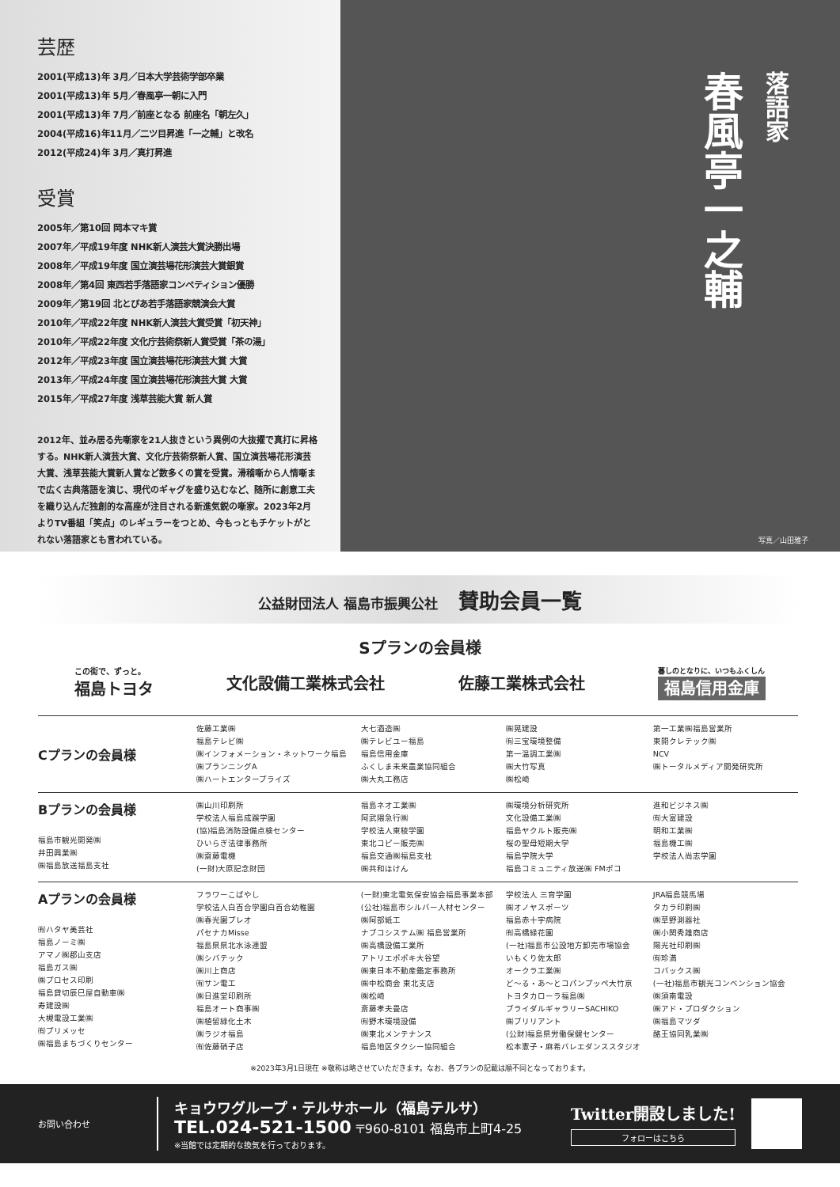芸歴
2001(平成13)年 3月／日本大学芸術学部卒業
2001(平成13)年 5月／春風亭一朝に入門
2001(平成13)年 7月／前座となる 前座名「朝左久」
2004(平成16)年11月／二ツ目昇進「一之輔」と改名
2012(平成24)年 3月／真打昇進
受賞
2005年／第10回 岡本マキ賞
2007年／平成19年度 NHK新人演芸大賞決勝出場
2008年／平成19年度 国立演芸場花形演芸大賞銀賞
2008年／第4回 東西若手落語家コンペティション優勝
2009年／第19回 北とぴあ若手落語家競演会大賞
2010年／平成22年度 NHK新人演芸大賞受賞「初天神」
2010年／平成22年度 文化庁芸術祭新人賞受賞「茶の湯」
2012年／平成23年度 国立演芸場花形演芸大賞 大賞
2013年／平成24年度 国立演芸場花形演芸大賞 大賞
2015年／平成27年度 浅草芸能大賞 新人賞
2012年、並み居る先噺家を21人抜きという異例の大抜擢で真打に昇格する。NHK新人演芸大賞、文化庁芸術祭新人賞、国立演芸場花形演芸大賞、浅草芸能大賞新人賞など数多くの賞を受賞。滑稽噺から人情噺まで広く古典落語を演じ、現代のギャグを盛り込むなど、随所に創意工夫を織り込んだ独創的な高座が注目される新進気鋭の噺家。2023年2月よりTV番組「笑点」のレギュラーをつとめ、今もっともチケットがとれない落語家とも言われている。
春風亭一之輔
落語家
写真／山田雅子
公益財団法人 福島市振興公社 賛助会員一覧
Sプランの会員様
この街で、ずっと。
福島トヨタ
文化設備工業株式会社 佐藤工業株式会社
暮しのとなりに、いつもふくしん
福島信用金庫
| Cプランの会員様 | 佐藤工業㈱ 福島テレビ㈱ ㈱インフォメーション・ネットワーク福島 ㈱プランニングA ㈱ハートエンタープライズ | 大七酒造㈱ ㈱テレビユー福島 福島信用金庫 ふくしま未来農業協同組合 ㈱大丸工務店 | ㈱晃建設 ㈲三宝環境整備 第一温調工業㈱ ㈱大竹写真 ㈱松崎 | 第一工業㈱福島営業所 東開クレテック㈱ NCV ㈱トータルメディア開発研究所 |
| Bプランの会員様 福島市観光開発㈱ 井田興業㈱ ㈱福島放送福島支社 | ㈱山川印刷所 学校法人福島成蹊学園 (協)福島消防設備点検センター ひいらぎ法律事務所 ㈱齋藤電機 (一財)大原記念財団 | 福島ネオ工業㈱ 阿武隈急行㈱ 学校法人東稜学園 東北コピー販売㈱ 福島交通㈱福島支社 ㈱共和ほけん | ㈱環境分析研究所 文化設備工業㈱ 福島ヤクルト販売㈱ 桜の聖母短期大学 福島学院大学 福島コミュニティ放送㈱ FMポコ | 進和ビジネス㈱ ㈲大富建設 明和工業㈱ 福島機工㈱ 学校法人尚志学園 |
| Aプランの会員様 ㈲ハタヤ美芸社 福島ノーミ㈱ アマノ㈱郡山支店 福島ガス㈱ ㈱プロセス印刷 福島貸切辰巳屋自動車㈱ 寿建設㈱ 大槻電設工業㈱ ㈲プリメッセ ㈱福島まちづくりセンター | フラワーこばやし 学校法人白百合学園白百合幼稚園 ㈱春光園プレオ パセナカMisse 福島県県北水泳連盟 ㈱シバテック ㈱川上商店 ㈲サン電工 ㈱日進堂印刷所 福島オート商事㈱ ㈱植留緑化土木 ㈱ラジオ福島 ㈲佐藤硝子店 | (一財)東北電気保安協会福島事業本部 (公社)福島市シルバー人材センター ㈱阿部紙工 ナブコシステム㈱ 福島営業所 ㈱高橋設備工業所 アトリエポポキ大谷望 ㈱東日本不動産鑑定事務所 ㈱中松商会 東北支店 ㈱松崎 斎藤孝夫畳店 ㈲野木環境設備 ㈱東北メンテナンス 福島地区タクシー協同組合 | 学校法人 三育学園 ㈱オノヤスポーツ 福島赤十字病院 ㈲高橋緑花園 (一社)福島市公設地方卸売市場協会 いもくり佐太郎 オークラ工業㈱ ど～る・あ～とコパンプッペ大竹京 トヨタカローラ福島㈱ ブライダルギャラリーSACHIKO ㈱ブリリアント (公財)福島県労働保健センター 松本憲子・麻希バレエダンススタジオ | JRA福島競馬場 タカラ印刷㈱ ㈱草野測器社 ㈱小関秀雄商店 陽光社印刷㈱ ㈲珍満 コバックス㈱ (一社)福島市観光コンベンション協会 ㈱須南電設 ㈱アド・プロダクション ㈱福島マツダ 酪王協同乳業㈱ |
※2023年3月1日現在 ※敬称は略させていただきます。なお、各プランの記載は順不同となっております。
お問い合わせ
キョウワグループ・テルサホール（福島テルサ）
TEL.024-521-1500 〒960-8101 福島市上町4-25
※当館では定期的な換気を行っております。
Twitter開設しました!
フォローはこちら